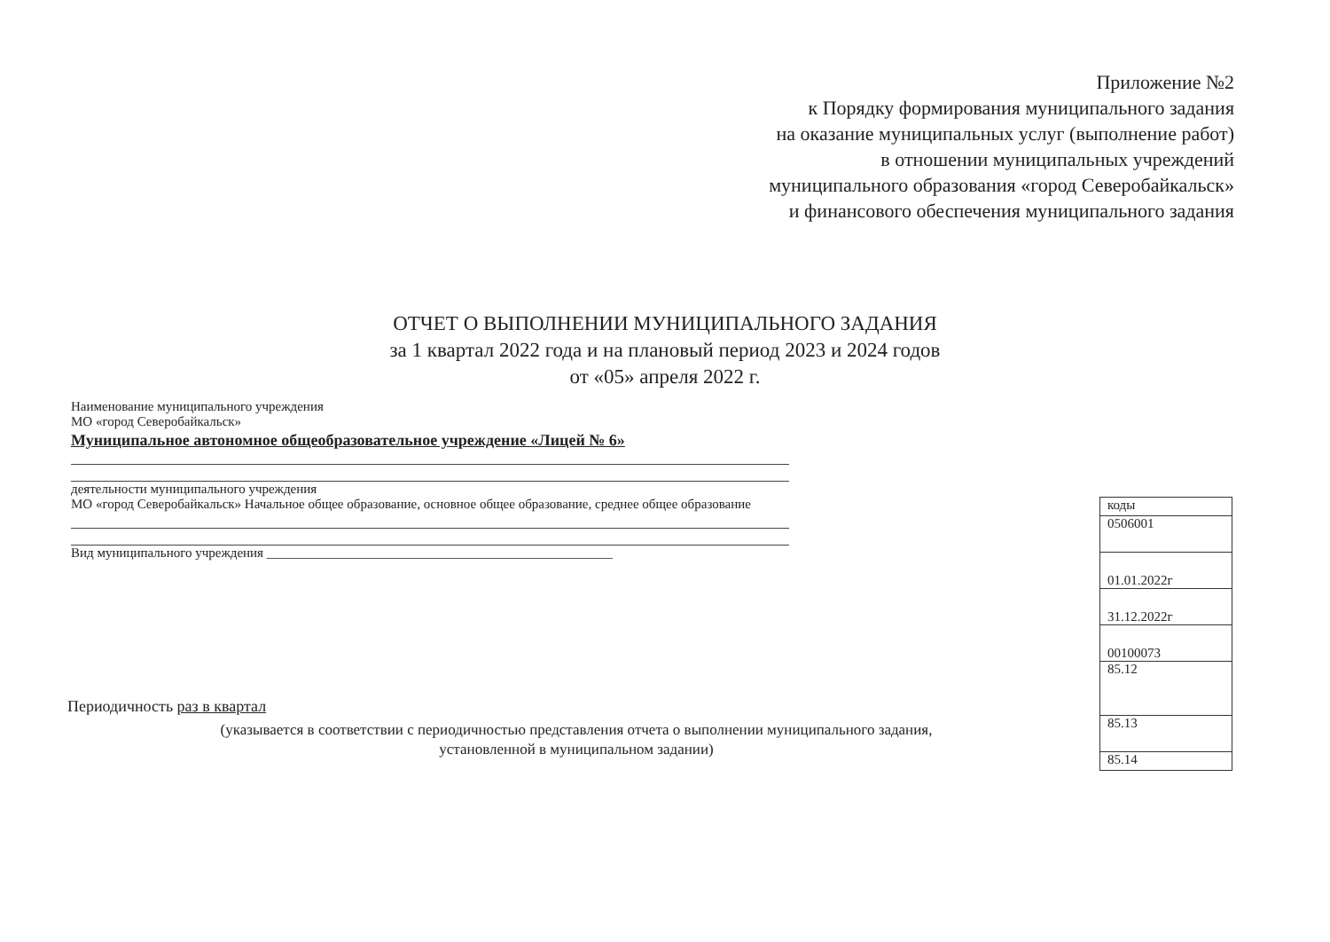Приложение №2
к Порядку формирования муниципального задания
на оказание муниципальных услуг (выполнение работ)
в отношении муниципальных учреждений
муниципального образования «город Северобайкальск»
и финансового обеспечения муниципального задания
ОТЧЕТ О ВЫПОЛНЕНИИ МУНИЦИПАЛЬНОГО ЗАДАНИЯ
за 1 квартал 2022 года и на плановый период 2023 и 2024 годов
от «05» апреля 2022 г.
Наименование муниципального учреждения
МО «город Северобайкальск»
Муниципальное автономное общеобразовательное учреждение «Лицей № 6»
деятельности муниципального учреждения
МО «город Северобайкальск» Начальное общее образование, основное общее образование, среднее общее образование
Вид муниципального учреждения ____________________________________________________
| коды |
| 0506001 |
| 01.01.2022г |
| 31.12.2022г |
| 00100073 |
| 85.12 |
| 85.13 |
| 85.14 |
Периодичность раз в квартал
(указывается в соответствии с периодичностью представления отчета о выполнении муниципального задания,
установленной в муниципальном задании)